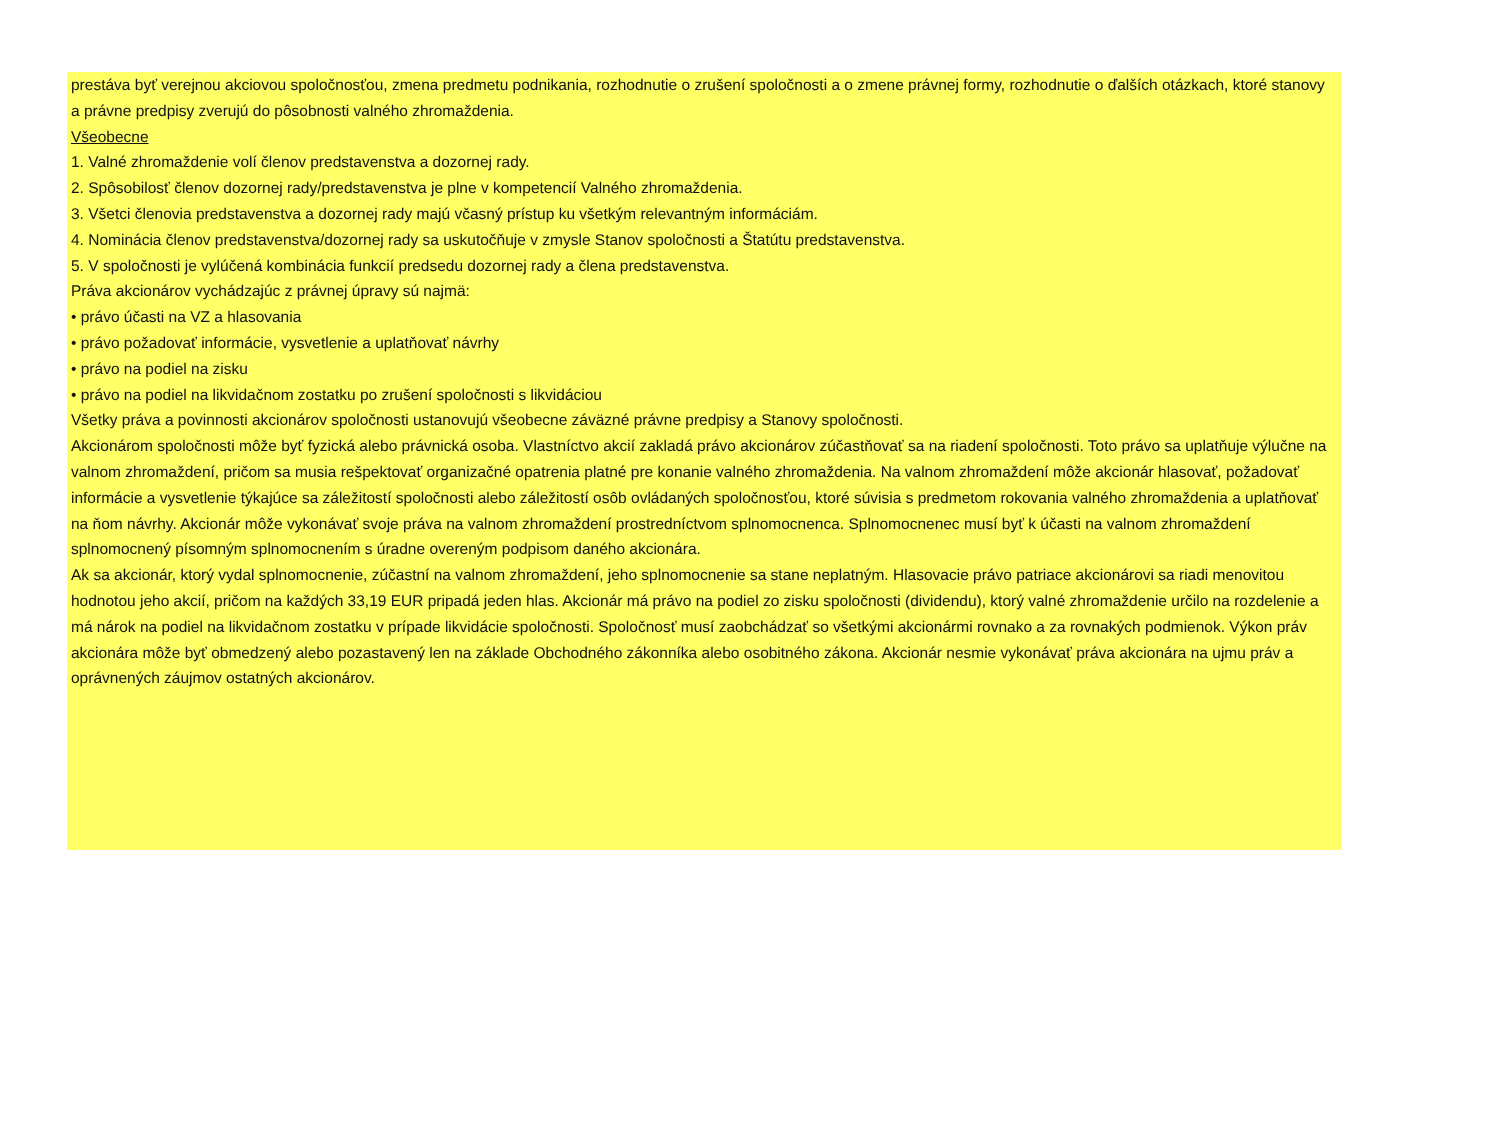prestáva byť verejnou akciovou spoločnosťou, zmena predmetu podnikania, rozhodnutie o zrušení spoločnosti a o zmene právnej formy, rozhodnutie o ďalších otázkach, ktoré stanovy a právne predpisy zverujú do pôsobnosti valného zhromaždenia.
Všeobecne
1. Valné zhromaždenie volí členov predstavenstva a dozornej rady.
2. Spôsobilosť členov dozornej rady/predstavenstva je plne v kompetencií Valného zhromaždenia.
3. Všetci členovia predstavenstva a dozornej rady majú včasný prístup ku všetkým relevantným informáciám.
4. Nominácia členov predstavenstva/dozornej rady sa uskutočňuje v zmysle Stanov spoločnosti a Štatútu predstavenstva.
5. V spoločnosti je vylúčená kombinácia funkcií predsedu dozornej rady a člena predstavenstva.
Práva akcionárov vychádzajúc z právnej úpravy sú najmä:
• právo účasti na VZ a hlasovania
• právo požadovať informácie, vysvetlenie a uplatňovať návrhy
• právo na podiel na zisku
• právo na podiel na likvidačnom zostatku po zrušení spoločnosti s likvidáciou
Všetky práva a povinnosti akcionárov spoločnosti ustanovujú všeobecne záväzné právne predpisy a Stanovy spoločnosti.
Akcionárom spoločnosti môže byť fyzická alebo právnická osoba. Vlastníctvo akcií zakladá právo akcionárov zúčastňovať sa na riadení spoločnosti. Toto právo sa uplatňuje výlučne na valnom zhromaždení, pričom sa musia rešpektovať organizačné opatrenia platné pre konanie valného zhromaždenia. Na valnom zhromaždení môže akcionár hlasovať, požadovať informácie a vysvetlenie týkajúce sa záležitostí spoločnosti alebo záležitostí osôb ovládaných spoločnosťou, ktoré súvisia s predmetom rokovania valného zhromaždenia a uplatňovať na ňom návrhy. Akcionár môže vykonávať svoje práva na valnom zhromaždení prostredníctvom splnomocnenca. Splnomocnenec musí byť k účasti na valnom zhromaždení splnomocnený písomným splnomocnením s úradne overeným podpisom daného akcionára.
Ak sa akcionár, ktorý vydal splnomocnenie, zúčastní na valnom zhromaždení, jeho splnomocnenie sa stane neplatným. Hlasovacie právo patriace akcionárovi sa riadi menovitou hodnotou jeho akcií, pričom na každých 33,19 EUR pripadá jeden hlas. Akcionár má právo na podiel zo zisku spoločnosti (dividendu), ktorý valné zhromaždenie určilo na rozdelenie a má nárok na podiel na likvidačnom zostatku v prípade likvidácie spoločnosti. Spoločnosť musí zaobchádzať so všetkými akcionármi rovnako a za rovnakých podmienok. Výkon práv akcionára môže byť obmedzený alebo pozastavený len na základe Obchodného zákonníka alebo osobitného zákona. Akcionár nesmie vykonávať práva akcionára na ujmu práv a oprávnených záujmov ostatných akcionárov.